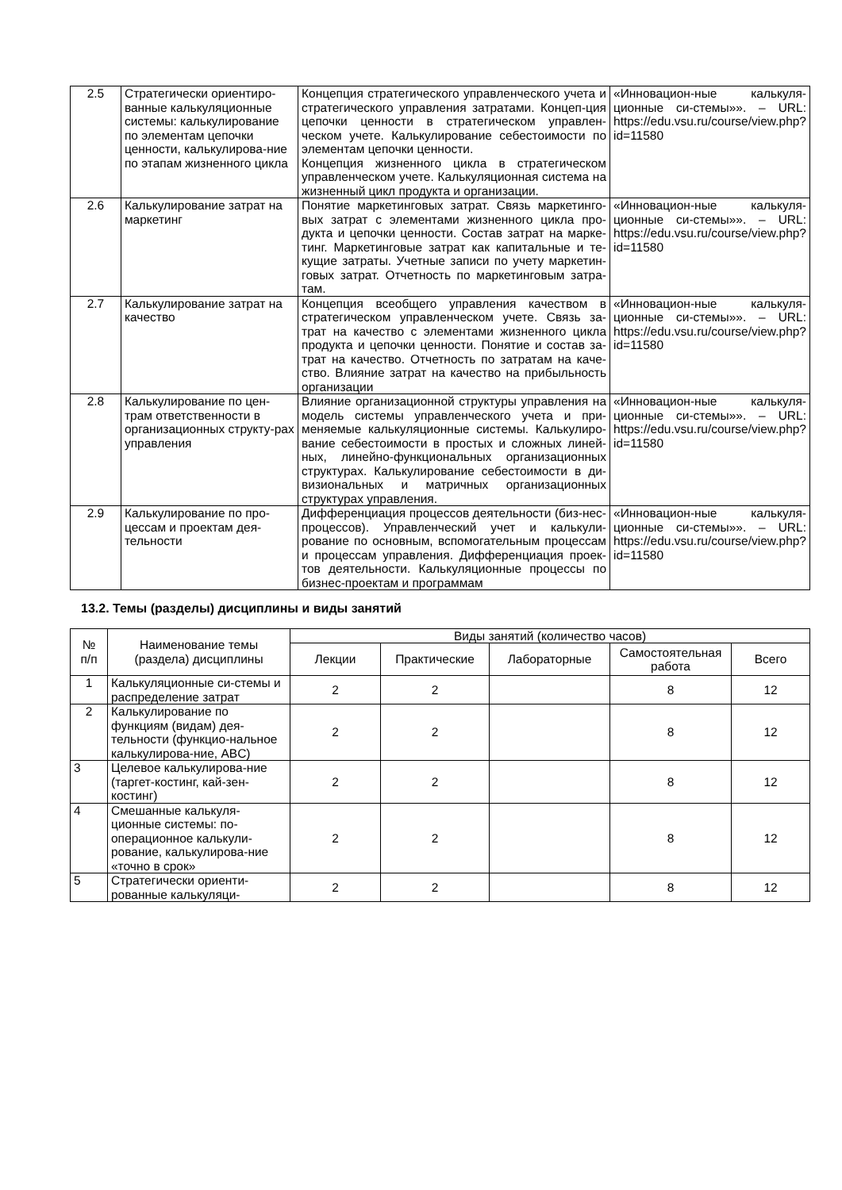| 2.5 | Стратегически ориентиро-ванные калькуляционные системы: калькулирование по элементам цепочки ценности, калькулирова-ние по этапам жизненного цикла | Концепция стратегического управленческого учета и стратегического управления затратами. Концеп-ция цепочки ценности в стратегическом управлен-ческом учете. Калькулирование себестоимости по элементам цепочки ценности. Концепция жизненного цикла в стратегическом управленческом учете. Калькуляционная система на жизненный цикл продукта и организации. | «Инновацион-ные калькуля-ционные си-стемы»». – URL: https://edu.vsu.ru/course/view.php?id=11580 |
| 2.6 | Калькулирование затрат на маркетинг | Понятие маркетинговых затрат. Связь маркетинго-вых затрат с элементами жизненного цикла про-дукта и цепочки ценности. Состав затрат на марке-тинг. Маркетинговые затрат как капитальные и те-кущие затраты. Учетные записи по учету маркетин-говых затрат. Отчетность по маркетинговым затра-там. | «Инновацион-ные калькуля-ционные си-стемы»». – URL: https://edu.vsu.ru/course/view.php?id=11580 |
| 2.7 | Калькулирование затрат на качество | Концепция всеобщего управления качеством в стратегическом управленческом учете. Связь за-трат на качество с элементами жизненного цикла продукта и цепочки ценности. Понятие и состав за-трат на качество. Отчетность по затратам на каче-ство. Влияние затрат на качество на прибыльность организации | «Инновацион-ные калькуля-ционные си-стемы»». – URL: https://edu.vsu.ru/course/view.php?id=11580 |
| 2.8 | Калькулирование по цен-трам ответственности в организационных структу-рах управления | Влияние организационной структуры управления на модель системы управленческого учета и при-меняемые калькуляционные системы. Калькулиро-вание себестоимости в простых и сложных линей-ных, линейно-функциональных организационных структурах. Калькулирование себестоимости в ди-визиональных и матричных организационных структурах управления. | «Инновацион-ные калькуля-ционные си-стемы»». – URL: https://edu.vsu.ru/course/view.php?id=11580 |
| 2.9 | Калькулирование по про-цессам и проектам дея-тельности | Дифференциация процессов деятельности (биз-нес-процессов). Управленческий учет и калькули-рование по основным, вспомогательным процессам и процессам управления. Дифференциация проек-тов деятельности. Калькуляционные процессы по бизнес-проектам и программам | «Инновацион-ные калькуля-ционные си-стемы»». – URL: https://edu.vsu.ru/course/view.php?id=11580 |
13.2. Темы (разделы) дисциплины и виды занятий
| № п/п | Наименование темы (раздела) дисциплины | Виды занятий (количество часов) | | | | |
| --- | --- | --- | --- | --- | --- | --- |
| | | Лекции | Практические | Лабораторные | Самостоятельная работа | Всего |
| 1 | Калькуляционные си-стемы и распределение затрат | 2 | 2 | | 8 | 12 |
| 2 | Калькулирование по функциям (видам) дея-тельности (функцио-нальное калькулирова-ние, ABC) | 2 | 2 | | 8 | 12 |
| 3 | Целевое калькулирова-ние (таргет-костинг, кай-зен-костинг) | 2 | 2 | | 8 | 12 |
| 4 | Смешанные калькуля-ционные системы: по-операционное калькули-рование, калькулирова-ние «точно в срок» | 2 | 2 | | 8 | 12 |
| 5 | Стратегически ориенти-рованные калькуляци- | 2 | 2 | | 8 | 12 |